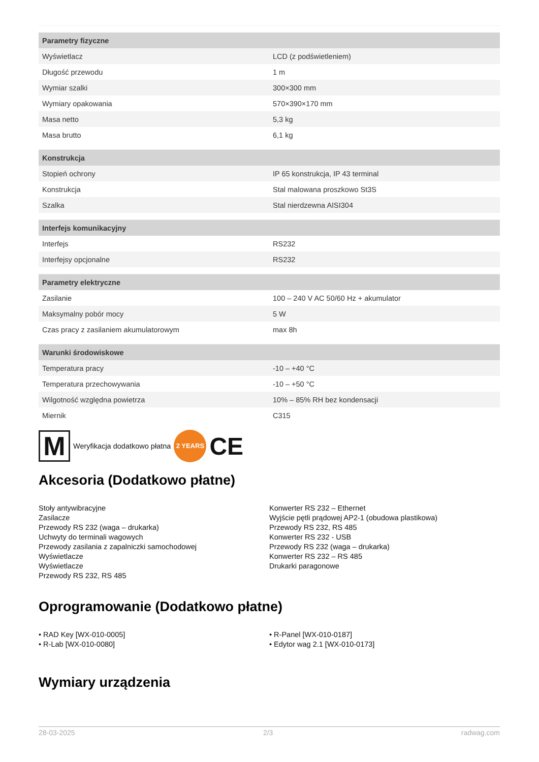| Parametry fizyczne | |
| --- | --- |
| Wyświetlacz | LCD (z podświetleniem) |
| Długość przewodu | 1 m |
| Wymiar szalki | 300×300 mm |
| Wymiary opakowania | 570×390×170 mm |
| Masa netto | 5,3 kg |
| Masa brutto | 6,1 kg |
| Konstrukcja | |
| --- | --- |
| Stopień ochrony | IP 65 konstrukcja, IP 43 terminal |
| Konstrukcja | Stal malowana proszkowo St3S |
| Szalka | Stal nierdzewna AISI304 |
| Interfejs komunikacyjny | |
| --- | --- |
| Interfejs | RS232 |
| Interfejsy opcjonalne | RS232 |
| Parametry elektryczne | |
| --- | --- |
| Zasilanie | 100 – 240 V AC 50/60 Hz + akumulator |
| Maksymalny pobór mocy | 5 W |
| Czas pracy z zasilaniem akumulatorowym | max 8h |
| Warunki środowiskowe | |
| --- | --- |
| Temperatura pracy | -10 – +40 °C |
| Temperatura przechowywania | -10 – +50 °C |
| Wilgotność względna powietrza | 10% – 85% RH bez kondensacji |
| Miernik | C315 |
M
Weryfikacja dodatkowo płatna
2 YEARS
CE
Akcesoria (Dodatkowo płatne)
Stoły antywibracyjne
Zasilacze
Przewody RS 232 (waga – drukarka)
Uchwyty do terminali wagowych
Przewody zasilania z zapalniczki samochodowej
Wyświetlacze
Wyświetlacze
Przewody RS 232, RS 485
Konwerter RS 232 – Ethernet
Wyjście pętli prądowej AP2-1 (obudowa plastikowa)
Przewody RS 232, RS 485
Konwerter RS 232 - USB
Przewody RS 232 (waga – drukarka)
Konwerter RS 232 – RS 485
Drukarki paragonowe
Oprogramowanie (Dodatkowo płatne)
• RAD Key [WX-010-0005]
• R-Lab [WX-010-0080]
• R-Panel [WX-010-0187]
• Edytor wag 2.1 [WX-010-0173]
Wymiary urządzenia
28-03-2025 2/3 radwag.com